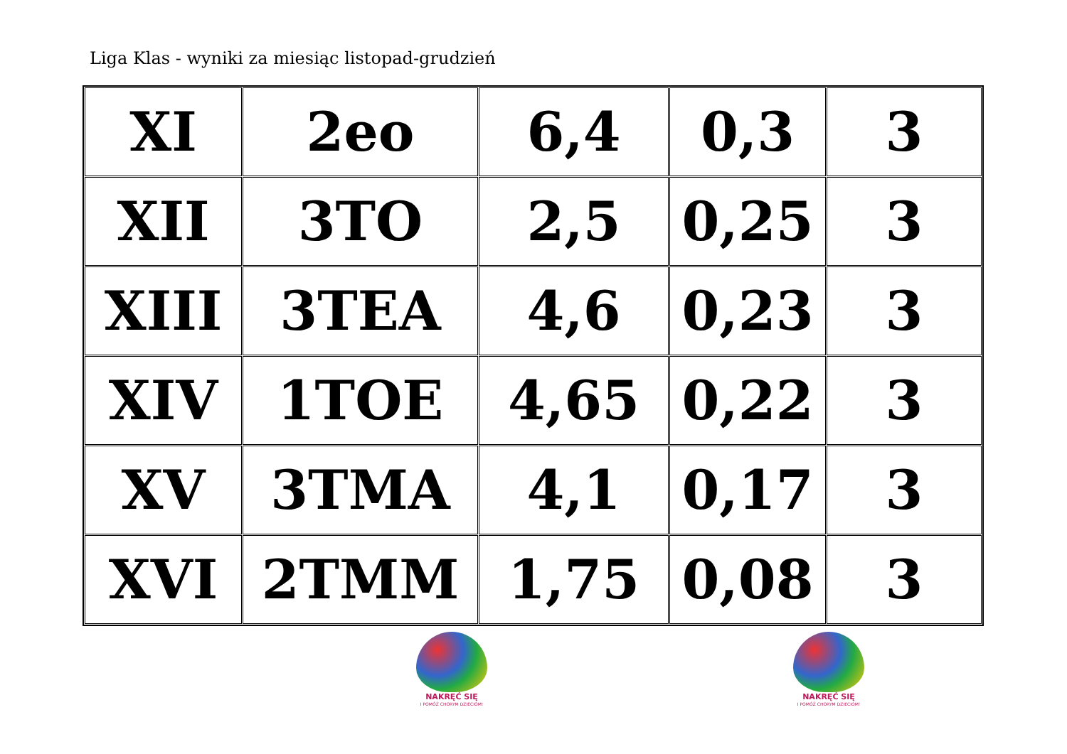Liga Klas - wyniki za miesiąc listopad-grudzień
| XI | 2eo | 6,4 | 0,3 | 3 |
| XII | 3TO | 2,5 | 0,25 | 3 |
| XIII | 3TEA | 4,6 | 0,23 | 3 |
| XIV | 1TOE | 4,65 | 0,22 | 3 |
| XV | 3TMA | 4,1 | 0,17 | 3 |
| XVI | 2TMM | 1,75 | 0,08 | 3 |
NAKRĘĆ SIĘ
I POMÓŻ CHORYM DZIECIOM!
NAKRĘĆ SIĘ
I POMÓŻ CHORYM DZIECIOM!